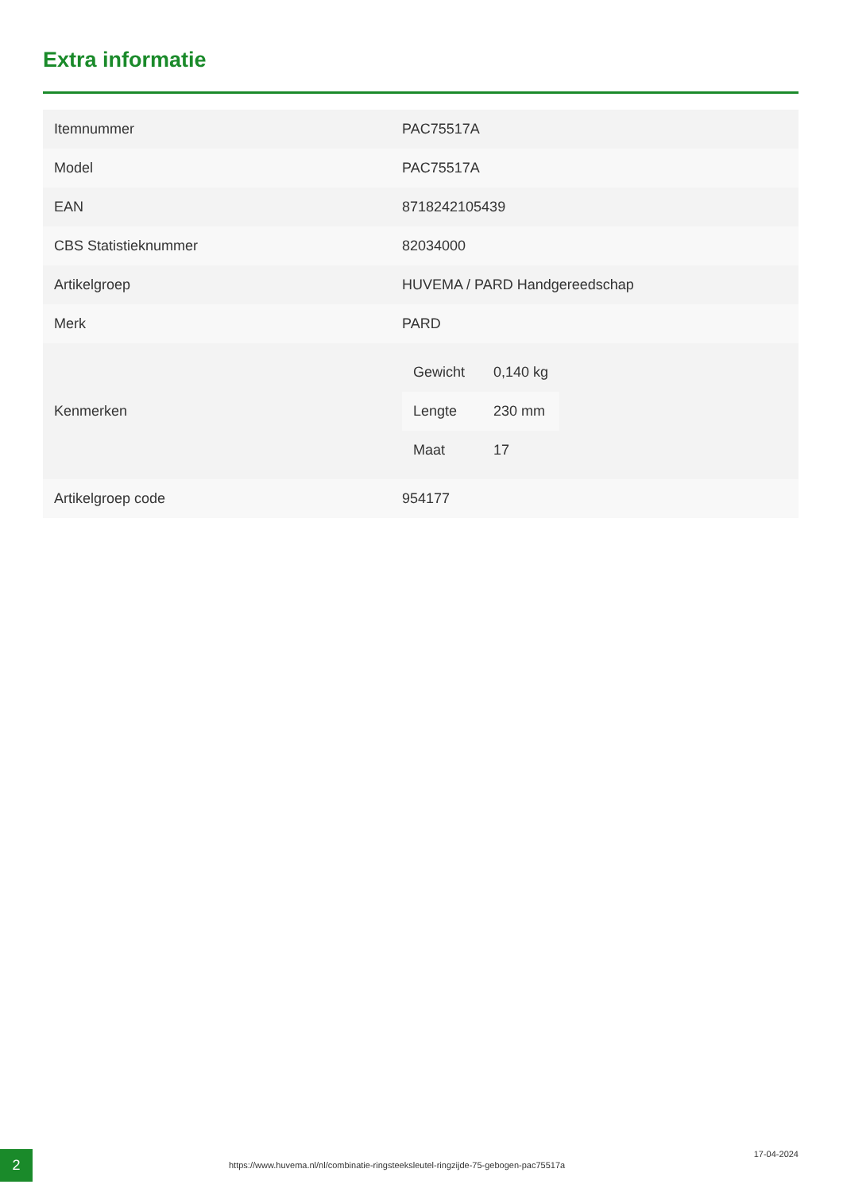Extra informatie
| Itemnummer | PAC75517A |
| Model | PAC75517A |
| EAN | 8718242105439 |
| CBS Statistieknummer | 82034000 |
| Artikelgroep | HUVEMA / PARD Handgereedschap |
| Merk | PARD |
| Kenmerken | / Gewicht / 0,140 kg / / Lengte / 230 mm / / Maat / 17 / |
| Artikelgroep code | 954177 |
2
https://www.huvema.nl/nl/combinatie-ringsteeksleutel-ringzijde-75-gebogen-pac75517a
17-04-2024